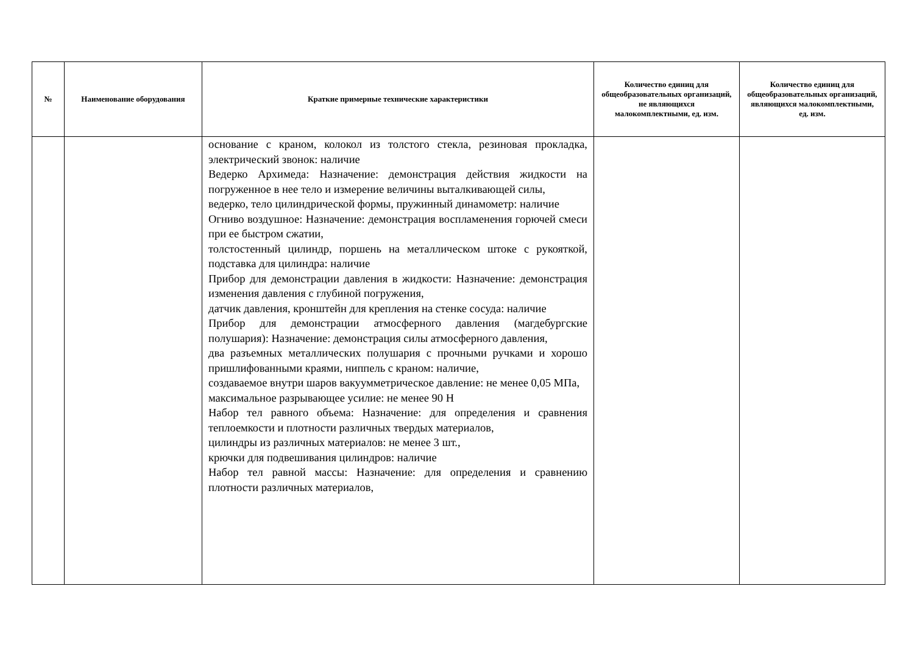| № | Наименование оборудования | Краткие примерные технические характеристики | Количество единиц для общеобразовательных организаций, не являющихся малокомплектными, ед. изм. | Количество единиц для общеобразовательных организаций, являющихся малокомплектными, ед. изм. |
| --- | --- | --- | --- | --- |
| | | основание с краном, колокол из толстого стекла, резиновая прокладка, электрический звонок: наличие Ведерко Архимеда: Назначение: демонстрация действия жидкости на погруженное в нее тело и измерение величины выталкивающей силы, ведерко, тело цилиндрической формы, пружинный динамометр: наличие Огниво воздушное: Назначение: демонстрация воспламенения горючей смеси при ее быстром сжатии, толстостенный цилиндр, поршень на металлическом штоке с рукояткой, подставка для цилиндра: наличие Прибор для демонстрации давления в жидкости: Назначение: демонстрация изменения давления с глубиной погружения, датчик давления, кронштейн для крепления на стенке сосуда: наличие Прибор для демонстрации атмосферного давления (магдебургские полушария): Назначение: демонстрация силы атмосферного давления, два разъемных металлических полушария с прочными ручками и хорошо пришлифованными краями, ниппель с краном: наличие, создаваемое внутри шаров вакуумметрическое давление: не менее 0,05 МПа, максимальное разрывающее усилие: не менее 90 Н Набор тел равного объема: Назначение: для определения и сравнения теплоемкости и плотности различных твердых материалов, цилиндры из различных материалов: не менее 3 шт., крючки для подвешивания цилиндров: наличие Набор тел равной массы: Назначение: для определения и сравнению плотности различных материалов, | | |